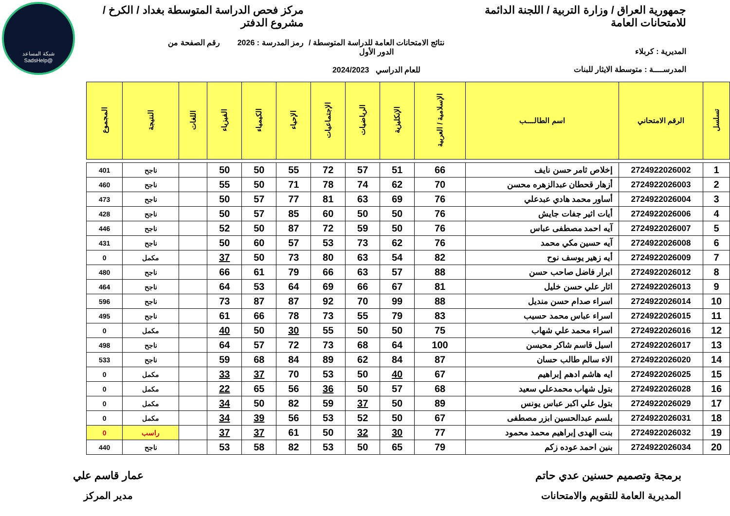شبكة المساعد
@SadsHelp
جمهورية العراق / وزارة التربية / اللجنة الدائمة للامتحانات العامة
المديرية : كربلاء
المدرســــة : متوسطة الايثار للبنات
نتائج الامتحانات العامة للدراسة المتوسطة / الدور الأول
للعام الدراسي 2024/2023
مركز فحص الدراسة المتوسطة بغداد / الكرخ / مشروع الدفتر
رمز المدرسة : 2026 رقم الصفحة من
| تسلسل | الرقم الامتحاني | اسم الطالــــب | الإسلامية / العربية | الإنكليزية | الرياضيات | الإجتماعيات | الإحياء | الكيمياء | الفيزياء | اللغات | النتيجة | المجموع |
| --- | --- | --- | --- | --- | --- | --- | --- | --- | --- | --- | --- | --- |
| 1 | 2724922026002 | إخلاص ثامر حسن نايف | 66 | 51 | 57 | 72 | 55 | 50 | 50 | | ناجح | 401 |
| 2 | 2724922026003 | أزهار قحطان عبدالزهره محسن | 70 | 62 | 74 | 78 | 71 | 50 | 55 | | ناجح | 460 |
| 3 | 2724922026004 | أساور محمد هادي عبدعلي | 76 | 69 | 63 | 81 | 77 | 57 | 50 | | ناجح | 473 |
| 4 | 2724922026006 | أيات اثير جفات جايش | 76 | 50 | 50 | 60 | 85 | 57 | 50 | | ناجح | 428 |
| 5 | 2724922026007 | آيه احمد مصطفى عباس | 76 | 50 | 59 | 72 | 87 | 50 | 52 | | ناجح | 446 |
| 6 | 2724922026008 | آيه حسين مكي محمد | 76 | 62 | 73 | 53 | 57 | 60 | 50 | | ناجح | 431 |
| 7 | 2724922026009 | أيه زهير يوسف نوح | 82 | 54 | 63 | 80 | 73 | 50 | 37 | | مكمل | 0 |
| 8 | 2724922026012 | ابرار فاضل صاحب حسن | 88 | 57 | 63 | 66 | 79 | 61 | 66 | | ناجح | 480 |
| 9 | 2724922026013 | اثار علي حسن خليل | 81 | 67 | 66 | 69 | 64 | 53 | 64 | | ناجح | 464 |
| 10 | 2724922026014 | اسراء صدام حسن منديل | 88 | 99 | 70 | 92 | 87 | 87 | 73 | | ناجح | 596 |
| 11 | 2724922026015 | اسراء عباس محمد حسيب | 83 | 79 | 55 | 73 | 78 | 66 | 61 | | ناجح | 495 |
| 12 | 2724922026016 | اسراء محمد علي شهاب | 75 | 50 | 50 | 55 | 30 | 50 | 40 | | مكمل | 0 |
| 13 | 2724922026017 | اسيل قاسم شاكر محيسن | 100 | 64 | 68 | 73 | 72 | 57 | 64 | | ناجح | 498 |
| 14 | 2724922026020 | الاء سالم طالب حسان | 87 | 84 | 62 | 89 | 84 | 68 | 59 | | ناجح | 533 |
| 15 | 2724922026025 | ايه هاشم ادهم إبراهيم | 67 | 40 | 50 | 53 | 70 | 37 | 33 | | مكمل | 0 |
| 16 | 2724922026028 | بتول شهاب محمدعلي سعيد | 68 | 57 | 50 | 36 | 56 | 65 | 22 | | مكمل | 0 |
| 17 | 2724922026029 | بتول علي اكبر عباس يونس | 89 | 50 | 37 | 59 | 82 | 50 | 34 | | مكمل | 0 |
| 18 | 2724922026031 | بلسم عبدالحسين ابزر مصطفى | 67 | 50 | 52 | 53 | 56 | 39 | 34 | | مكمل | 0 |
| 19 | 2724922026032 | بنت الهدى إبراهيم محمد محمود | 77 | 30 | 32 | 50 | 61 | 37 | 37 | | راسب | 0 |
| 20 | 2724922026034 | بنين احمد عوده زكم | 79 | 65 | 50 | 53 | 82 | 58 | 53 | | ناجح | 440 |
برمجة وتصميم حسنين عدي حاتم
المديرية العامة للتقويم والامتحانات
عمار قاسم علي
مدير المركز